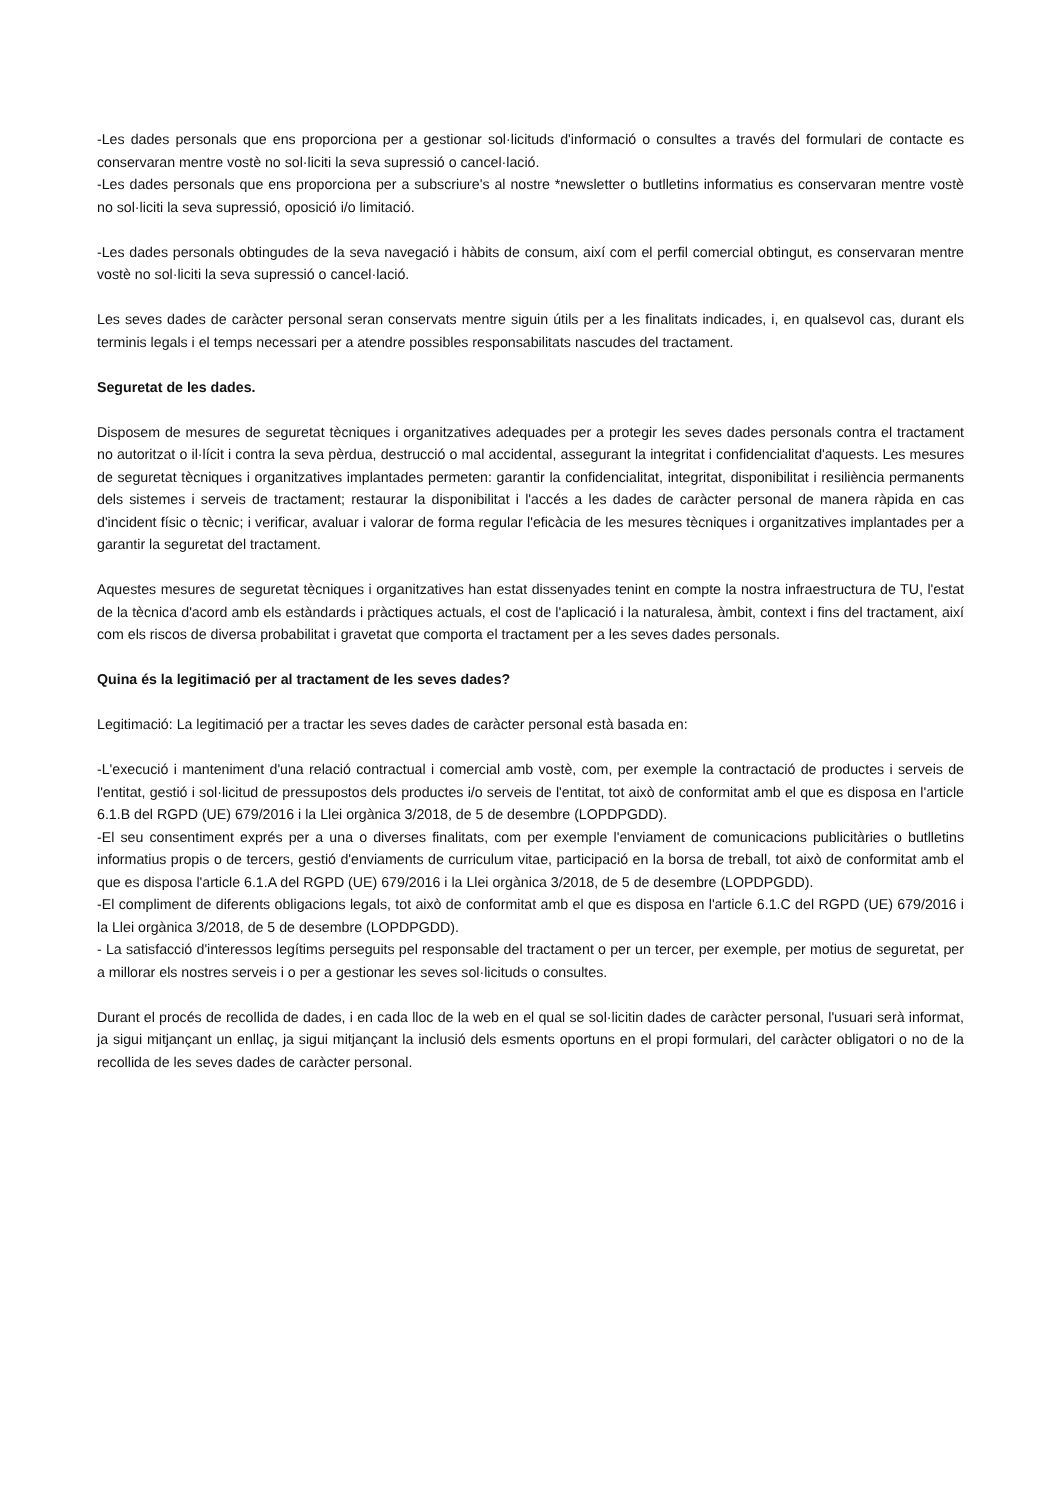-Les dades personals que ens proporciona per a gestionar sol·licituds d'informació o consultes a través del formulari de contacte es conservaran mentre vostè no sol·liciti la seva supressió o cancel·lació.
-Les dades personals que ens proporciona per a subscriure's al nostre *newsletter o butlletins informatius es conservaran mentre vostè no sol·liciti la seva supressió, oposició i/o limitació.
-Les dades personals obtingudes de la seva navegació i hàbits de consum, així com el perfil comercial obtingut, es conservaran mentre vostè no sol·liciti la seva supressió o cancel·lació.
Les seves dades de caràcter personal seran conservats mentre siguin útils per a les finalitats indicades, i, en qualsevol cas, durant els terminis legals i el temps necessari per a atendre possibles responsabilitats nascudes del tractament.
Seguretat de les dades.
Disposem de mesures de seguretat tècniques i organitzatives adequades per a protegir les seves dades personals contra el tractament no autoritzat o il·lícit i contra la seva pèrdua, destrucció o mal accidental, assegurant la integritat i confidencialitat d'aquests. Les mesures de seguretat tècniques i organitzatives implantades permeten: garantir la confidencialitat, integritat, disponibilitat i resiliència permanents dels sistemes i serveis de tractament; restaurar la disponibilitat i l'accés a les dades de caràcter personal de manera ràpida en cas d'incident físic o tècnic; i verificar, avaluar i valorar de forma regular l'eficàcia de les mesures tècniques i organitzatives implantades per a garantir la seguretat del tractament.
Aquestes mesures de seguretat tècniques i organitzatives han estat dissenyades tenint en compte la nostra infraestructura de TU, l'estat de la tècnica d'acord amb els estàndards i pràctiques actuals, el cost de l'aplicació i la naturalesa, àmbit, context i fins del tractament, així com els riscos de diversa probabilitat i gravetat que comporta el tractament per a les seves dades personals.
Quina és la legitimació per al tractament de les seves dades?
Legitimació: La legitimació per a tractar les seves dades de caràcter personal està basada en:
-L'execució i manteniment d'una relació contractual i comercial amb vostè, com, per exemple la contractació de productes i serveis de l'entitat, gestió i sol·licitud de pressupostos dels productes i/o serveis de l'entitat, tot això de conformitat amb el que es disposa en l'article 6.1.B del RGPD (UE) 679/2016 i la Llei orgànica 3/2018, de 5 de desembre (LOPDPGDD).
-El seu consentiment exprés per a una o diverses finalitats, com per exemple l'enviament de comunicacions publicitàries o butlletins informatius propis o de tercers, gestió d'enviaments de curriculum vitae, participació en la borsa de treball, tot això de conformitat amb el que es disposa l'article 6.1.A del RGPD (UE) 679/2016 i la Llei orgànica 3/2018, de 5 de desembre (LOPDPGDD).
-El compliment de diferents obligacions legals, tot això de conformitat amb el que es disposa en l'article 6.1.C del RGPD (UE) 679/2016 i la Llei orgànica 3/2018, de 5 de desembre (LOPDPGDD).
- La satisfacció d'interessos legítims perseguits pel responsable del tractament o per un tercer, per exemple, per motius de seguretat, per a millorar els nostres serveis i o per a gestionar les seves sol·licituds o consultes.
Durant el procés de recollida de dades, i en cada lloc de la web en el qual se sol·licitin dades de caràcter personal, l'usuari serà informat, ja sigui mitjançant un enllaç, ja sigui mitjançant la inclusió dels esments oportuns en el propi formulari, del caràcter obligatori o no de la recollida de les seves dades de caràcter personal.